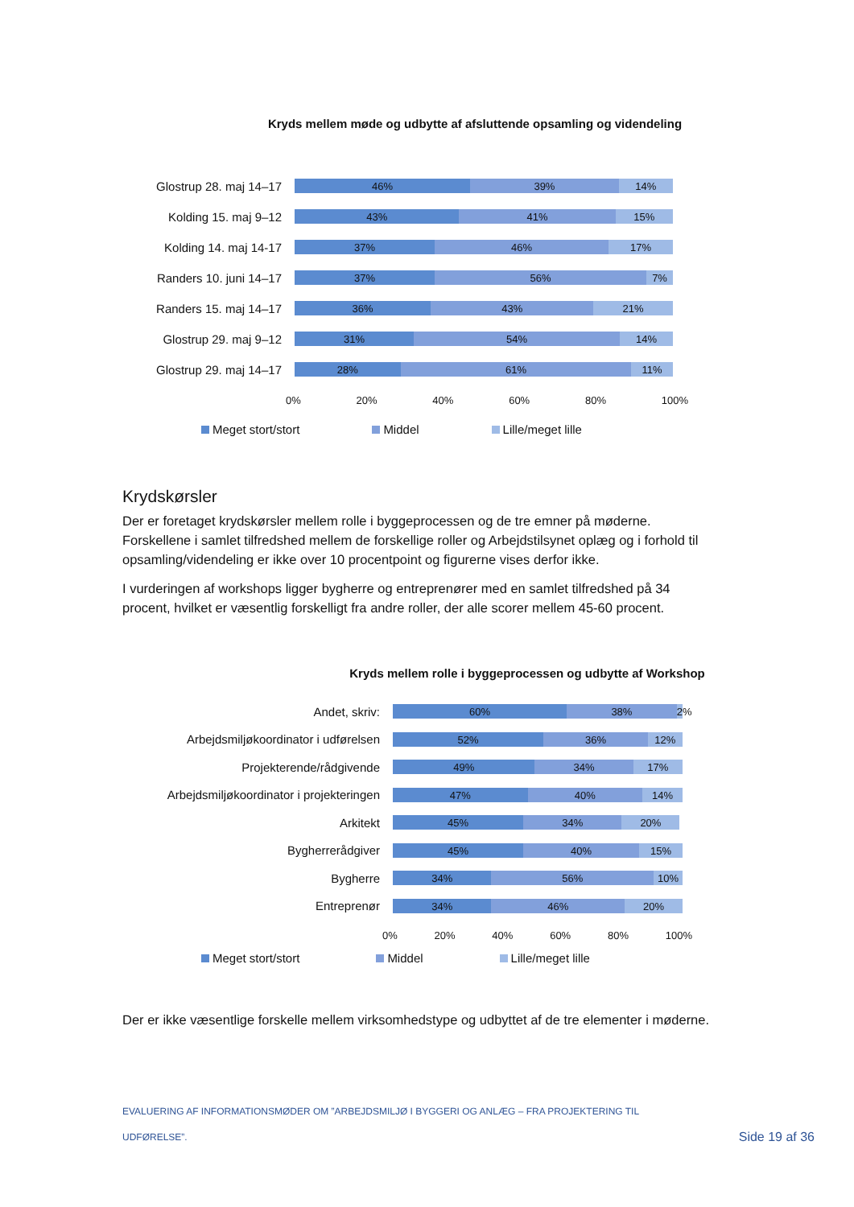Kryds mellem møde og udbytte af afsluttende opsamling og videndeling
Glostrup 28. maj 14–17
46% 39% 14%
Kolding 15. maj 9–12
43% 41% 15%
Kolding 14. maj 14-17
37% 46% 17%
Randers 10. juni 14–17
37% 56% 7%
Randers 15. maj 14–17
36% 43% 21%
Glostrup 29. maj 9–12
31% 54% 14%
Glostrup 29. maj 14–17
28% 61% 11%
0% 20% 40% 60% 80% 100%
Meget stort/stort Middel Lille/meget lille
Krydskørsler
Der er foretaget krydskørsler mellem rolle i byggeprocessen og de tre emner på møderne. Forskellene i samlet tilfredshed mellem de forskellige roller og Arbejdstilsynet oplæg og i forhold til opsamling/videndeling er ikke over 10 procentpoint og figurerne vises derfor ikke.
I vurderingen af workshops ligger bygherre og entreprenører med en samlet tilfredshed på 34 procent, hvilket er væsentlig forskelligt fra andre roller, der alle scorer mellem 45-60 procent.
Kryds mellem rolle i byggeprocessen og udbytte af Workshop
Andet, skriv:
60% 38% 2%
Arbejdsmiljøkoordinator i udførelsen
52% 36% 12%
Projekterende/rådgivende
49% 34% 17%
Arbejdsmiljøkoordinator i projekteringen
47% 40% 14%
Arkitekt
45% 34% 20%
Bygherrerådgiver
45% 40% 15%
Bygherre
34% 56% 10%
Entreprenør
34% 46% 20%
0% 20% 40% 60% 80% 100%
Meget stort/stort Middel Lille/meget lille
Der er ikke væsentlige forskelle mellem virksomhedstype og udbyttet af de tre elementer i møderne.
EVALUERING AF INFORMATIONSMØDER OM ”ARBEJDSMILJØ I BYGGERI OG ANLÆG – FRA PROJEKTERING TIL UDFØRELSE”.
Side 19 af 36